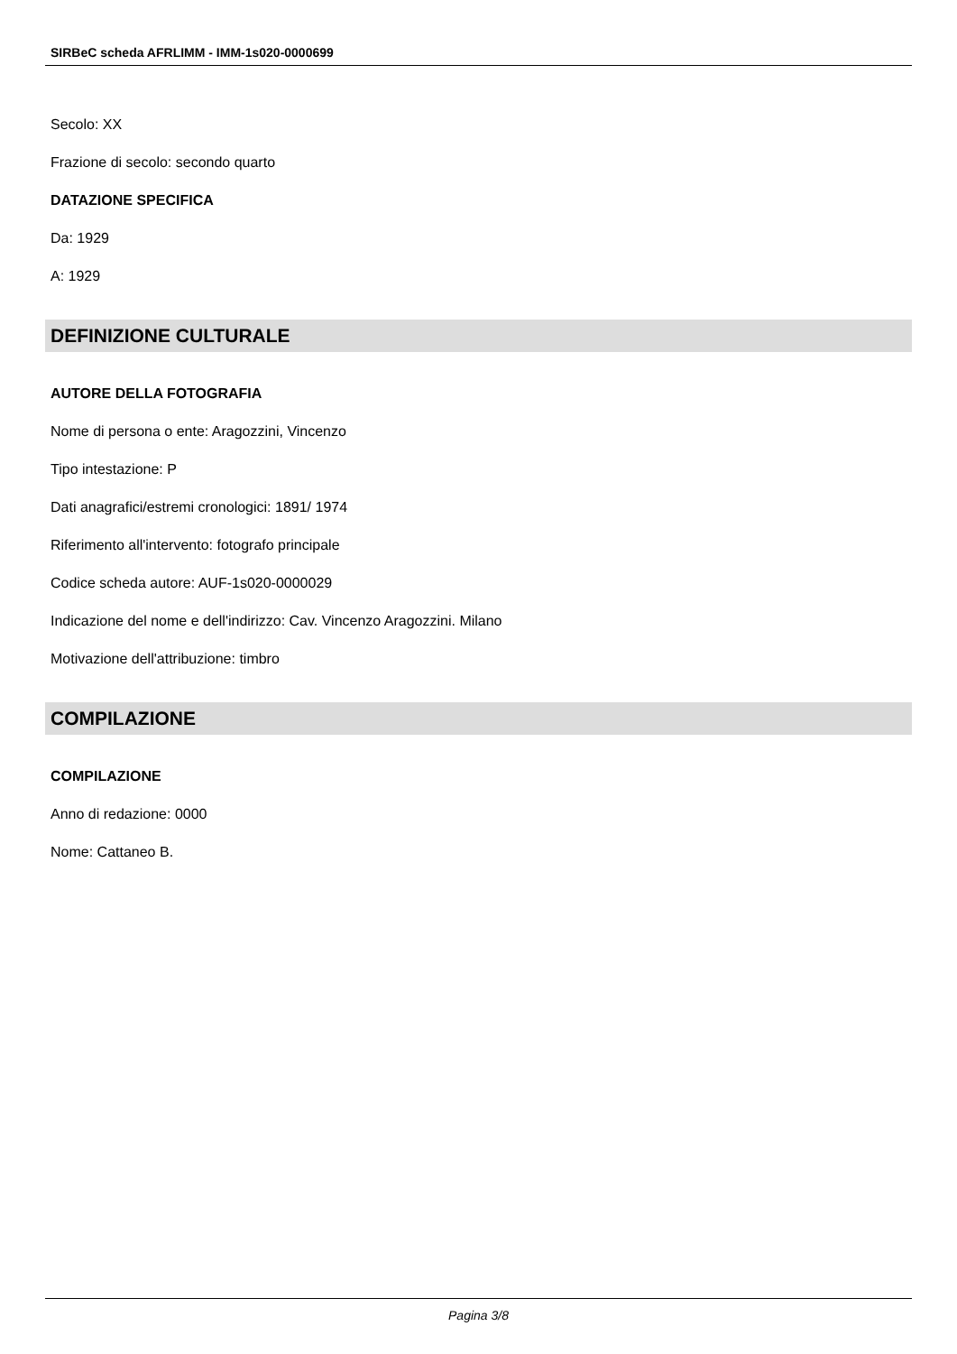SIRBeC scheda AFRLIMM - IMM-1s020-0000699
Secolo: XX
Frazione di secolo: secondo quarto
DATAZIONE SPECIFICA
Da: 1929
A: 1929
DEFINIZIONE CULTURALE
AUTORE DELLA FOTOGRAFIA
Nome di persona o ente: Aragozzini, Vincenzo
Tipo intestazione: P
Dati anagrafici/estremi cronologici: 1891/ 1974
Riferimento all'intervento: fotografo principale
Codice scheda autore: AUF-1s020-0000029
Indicazione del nome e dell'indirizzo: Cav. Vincenzo Aragozzini. Milano
Motivazione dell'attribuzione: timbro
COMPILAZIONE
COMPILAZIONE
Anno di redazione: 0000
Nome: Cattaneo B.
Pagina 3/8